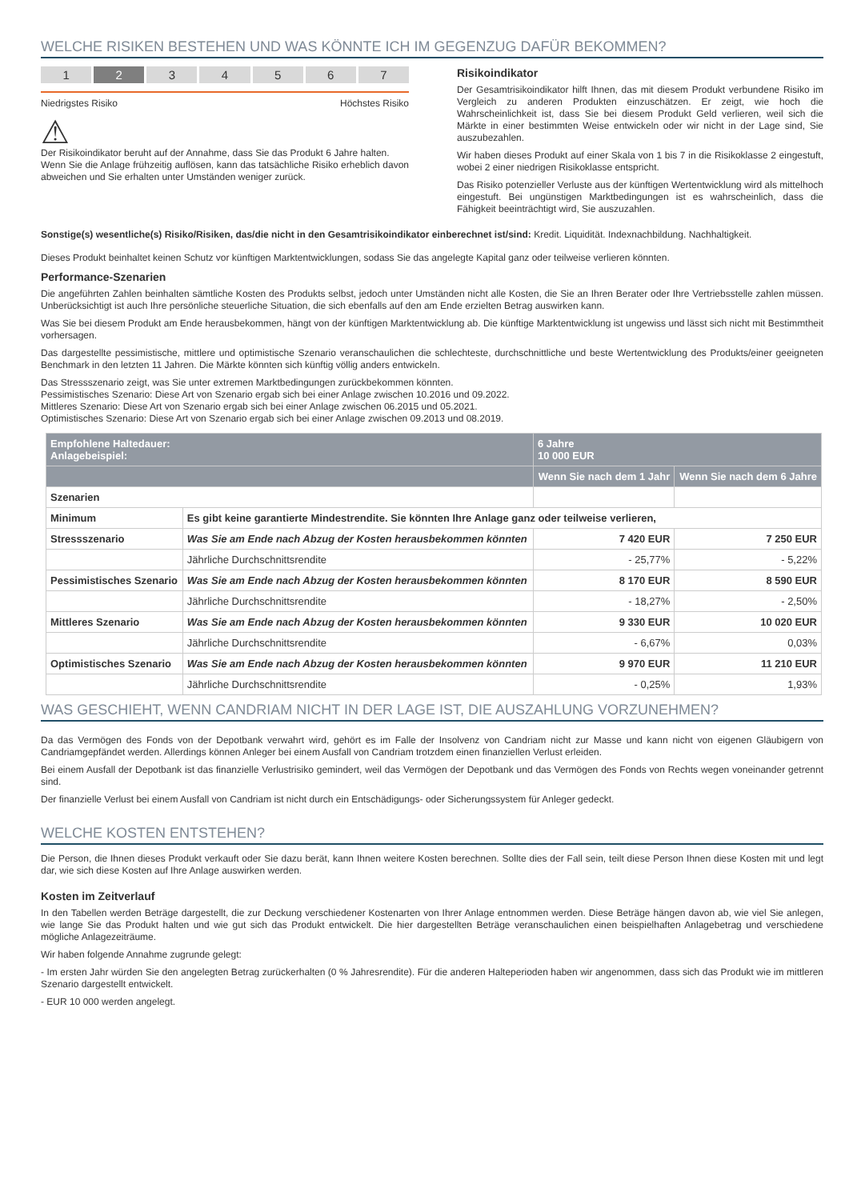WELCHE RISIKEN BESTEHEN UND WAS KÖNNTE ICH IM GEGENZUG DAFÜR BEKOMMEN?
1 2 3 4 5 6 7
Niedrigstes Risiko Höchstes Risiko
⚠
Der Risikoindikator beruht auf der Annahme, dass Sie das Produkt 6 Jahre halten.
Wenn Sie die Anlage frühzeitig auflösen, kann das tatsächliche Risiko erheblich davon abweichen und Sie erhalten unter Umständen weniger zurück.
Risikoindikator
Der Gesamtrisikoindikator hilft Ihnen, das mit diesem Produkt verbundene Risiko im Vergleich zu anderen Produkten einzuschätzen. Er zeigt, wie hoch die Wahrscheinlichkeit ist, dass Sie bei diesem Produkt Geld verlieren, weil sich die Märkte in einer bestimmten Weise entwickeln oder wir nicht in der Lage sind, Sie auszubezahlen.
Wir haben dieses Produkt auf einer Skala von 1 bis 7 in die Risikoklasse 2 eingestuft, wobei 2 einer niedrigen Risikoklasse entspricht.
Das Risiko potenzieller Verluste aus der künftigen Wertentwicklung wird als mittelhoch eingestuft. Bei ungünstigen Marktbedingungen ist es wahrscheinlich, dass die Fähigkeit beeinträchtigt wird, Sie auszuzahlen.
Sonstige(s) wesentliche(s) Risiko/Risiken, das/die nicht in den Gesamtrisikoindikator einberechnet ist/sind: Kredit. Liquidität. Indexnachbildung. Nachhaltigkeit.
Dieses Produkt beinhaltet keinen Schutz vor künftigen Marktentwicklungen, sodass Sie das angelegte Kapital ganz oder teilweise verlieren könnten.
Performance-Szenarien
Die angeführten Zahlen beinhalten sämtliche Kosten des Produkts selbst, jedoch unter Umständen nicht alle Kosten, die Sie an Ihren Berater oder Ihre Vertriebsstelle zahlen müssen. Unberücksichtigt ist auch Ihre persönliche steuerliche Situation, die sich ebenfalls auf den am Ende erzielten Betrag auswirken kann.
Was Sie bei diesem Produkt am Ende herausbekommen, hängt von der künftigen Marktentwicklung ab. Die künftige Marktentwicklung ist ungewiss und lässt sich nicht mit Bestimmtheit vorhersagen.
Das dargestellte pessimistische, mittlere und optimistische Szenario veranschaulichen die schlechteste, durchschnittliche und beste Wertentwicklung des Produkts/einer geeigneten Benchmark in den letzten 11 Jahren. Die Märkte könnten sich künftig völlig anders entwickeln.
Das Stressszenario zeigt, was Sie unter extremen Marktbedingungen zurückbekommen könnten.
Pessimistisches Szenario: Diese Art von Szenario ergab sich bei einer Anlage zwischen 10.2016 und 09.2022.
Mittleres Szenario: Diese Art von Szenario ergab sich bei einer Anlage zwischen 06.2015 und 05.2021.
Optimistisches Szenario: Diese Art von Szenario ergab sich bei einer Anlage zwischen 09.2013 und 08.2019.
| Empfohlene Haltedauer: Anlagebeispiel: | | 6 Jahre 10 000 EUR | |
| --- | --- | --- | --- |
| | | Wenn Sie nach dem 1 Jahr | Wenn Sie nach dem 6 Jahre |
| Szenarien | | | |
| Minimum | Es gibt keine garantierte Mindestrendite. Sie könnten Ihre Anlage ganz oder teilweise verlieren, | | |
| Stressszenario | Was Sie am Ende nach Abzug der Kosten herausbekommen könnten | 7 420 EUR | 7 250 EUR |
| | Jährliche Durchschnittsrendite | - 25,77% | - 5,22% |
| Pessimistisches Szenario | Was Sie am Ende nach Abzug der Kosten herausbekommen könnten | 8 170 EUR | 8 590 EUR |
| | Jährliche Durchschnittsrendite | - 18,27% | - 2,50% |
| Mittleres Szenario | Was Sie am Ende nach Abzug der Kosten herausbekommen könnten | 9 330 EUR | 10 020 EUR |
| | Jährliche Durchschnittsrendite | - 6,67% | 0,03% |
| Optimistisches Szenario | Was Sie am Ende nach Abzug der Kosten herausbekommen könnten | 9 970 EUR | 11 210 EUR |
| | Jährliche Durchschnittsrendite | - 0,25% | 1,93% |
WAS GESCHIEHT, WENN CANDRIAM NICHT IN DER LAGE IST, DIE AUSZAHLUNG VORZUNEHMEN?
Da das Vermögen des Fonds von der Depotbank verwahrt wird, gehört es im Falle der Insolvenz von Candriam nicht zur Masse und kann nicht von eigenen Gläubigern von Candriamgepfändet werden. Allerdings können Anleger bei einem Ausfall von Candriam trotzdem einen finanziellen Verlust erleiden.
Bei einem Ausfall der Depotbank ist das finanzielle Verlustrisiko gemindert, weil das Vermögen der Depotbank und das Vermögen des Fonds von Rechts wegen voneinander getrennt sind.
Der finanzielle Verlust bei einem Ausfall von Candriam ist nicht durch ein Entschädigungs- oder Sicherungssystem für Anleger gedeckt.
WELCHE KOSTEN ENTSTEHEN?
Die Person, die Ihnen dieses Produkt verkauft oder Sie dazu berät, kann Ihnen weitere Kosten berechnen. Sollte dies der Fall sein, teilt diese Person Ihnen diese Kosten mit und legt dar, wie sich diese Kosten auf Ihre Anlage auswirken werden.
Kosten im Zeitverlauf
In den Tabellen werden Beträge dargestellt, die zur Deckung verschiedener Kostenarten von Ihrer Anlage entnommen werden. Diese Beträge hängen davon ab, wie viel Sie anlegen, wie lange Sie das Produkt halten und wie gut sich das Produkt entwickelt. Die hier dargestellten Beträge veranschaulichen einen beispielhaften Anlagebetrag und verschiedene mögliche Anlagezeiträume.
Wir haben folgende Annahme zugrunde gelegt:
- Im ersten Jahr würden Sie den angelegten Betrag zurückerhalten (0 % Jahresrendite). Für die anderen Halteperioden haben wir angenommen, dass sich das Produkt wie im mittleren Szenario dargestellt entwickelt.
- EUR 10 000 werden angelegt.